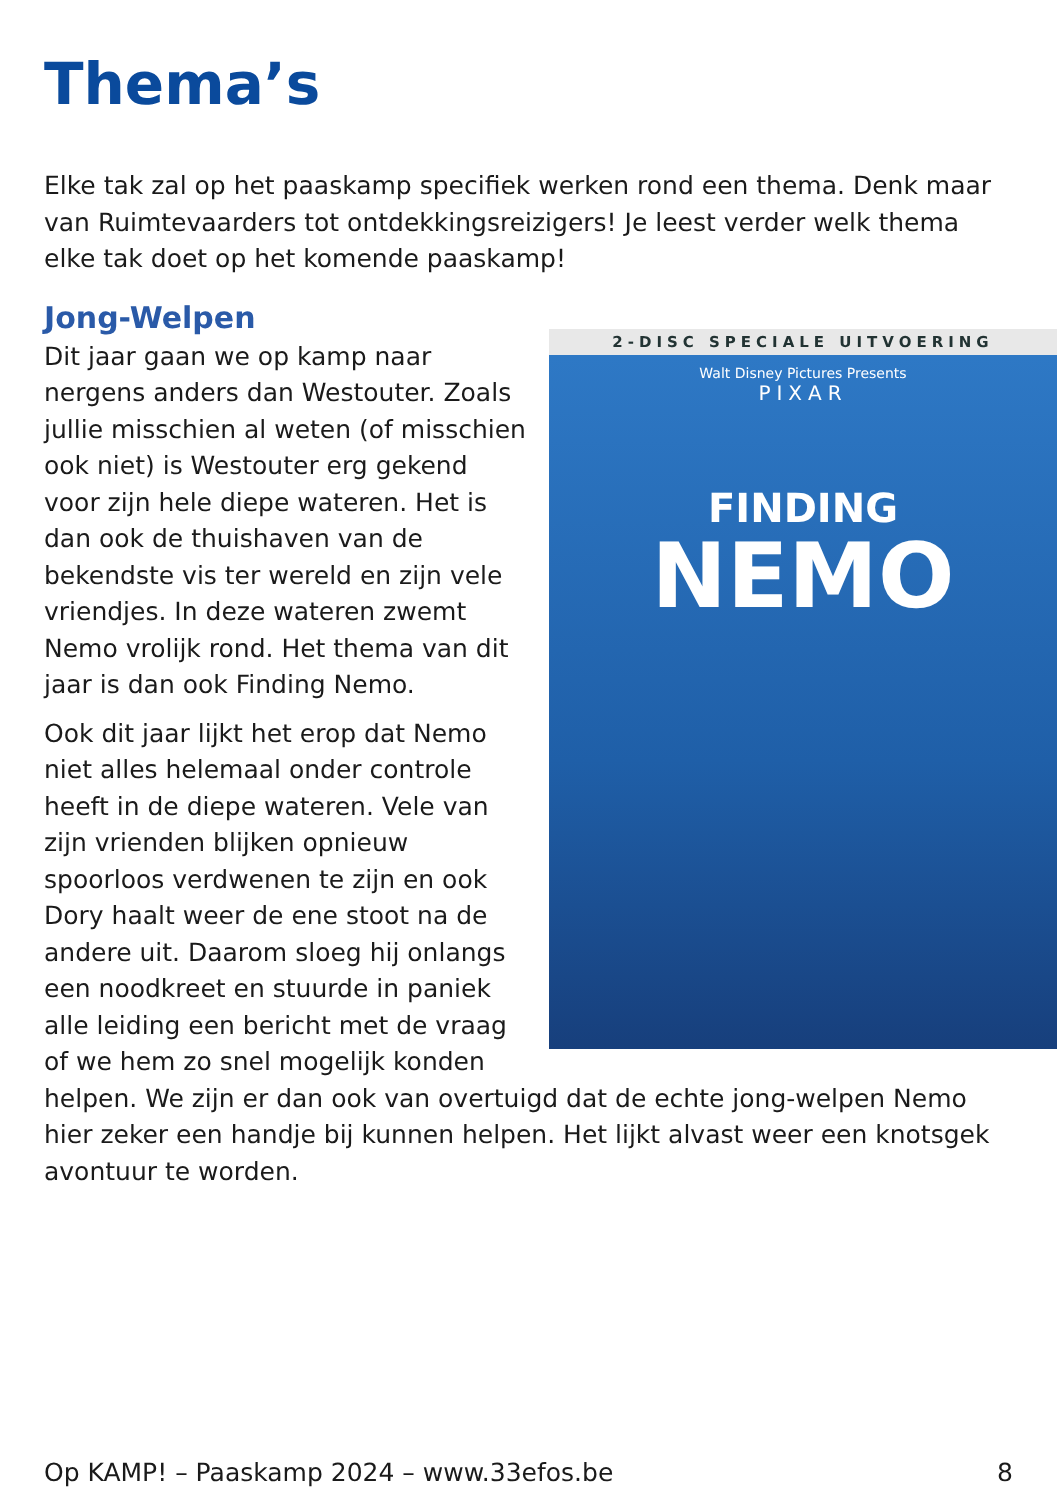Thema’s
Elke tak zal op het paaskamp specifiek werken rond een thema. Denk maar van Ruimtevaarders tot ontdekkingsreizigers! Je leest verder welk thema elke tak doet op het komende paaskamp!
Jong-Welpen
2-DISC SPECIALE UITVOERING
Walt Disney Pictures Presents
PIXAR
FINDING
NEMO
Dit jaar gaan we op kamp naar nergens anders dan Westouter. Zoals jullie misschien al weten (of misschien ook niet) is Westouter erg gekend voor zijn hele diepe wateren. Het is dan ook de thuishaven van de bekendste vis ter wereld en zijn vele vriendjes. In deze wateren zwemt Nemo vrolijk rond. Het thema van dit jaar is dan ook Finding Nemo.
Ook dit jaar lijkt het erop dat Nemo niet alles helemaal onder controle heeft in de diepe wateren. Vele van zijn vrienden blijken opnieuw spoorloos verdwenen te zijn en ook Dory haalt weer de ene stoot na de andere uit. Daarom sloeg hij onlangs een noodkreet en stuurde in paniek alle leiding een bericht met de vraag of we hem zo snel mogelijk konden helpen. We zijn er dan ook van overtuigd dat de echte jong-welpen Nemo hier zeker een handje bij kunnen helpen. Het lijkt alvast weer een knotsgek avontuur te worden.
Op KAMP! – Paaskamp 2024 – www.33efos.be 8